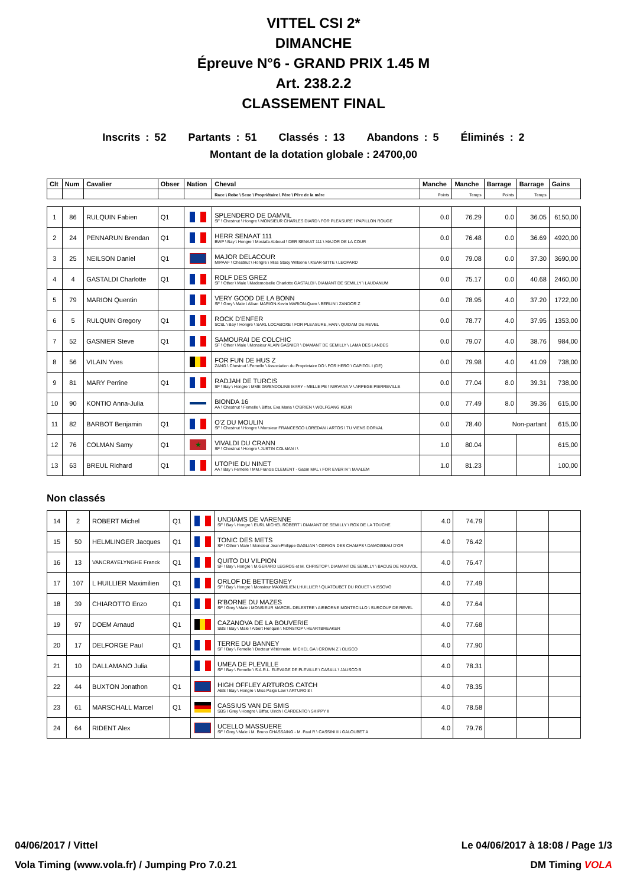VITTEL CSI 2*
DIMANCHE
Épreuve N°6 - GRAND PRIX 1.45 M
Art. 238.2.2
CLASSEMENT FINAL
Inscrits : 52 Partants : 51 Classés : 13 Abandons : 5 Éliminés : 2
Montant de la dotation globale : 24700,00
| Clt | Num | Cavalier | Obser | Nation | Cheval | Manche | Manche | Barrage | Barrage | Gains |
| --- | --- | --- | --- | --- | --- | --- | --- | --- | --- | --- |
| | | | | | Race \ Robe \ Sexe \ Propriétaire \ Père \ Père de la mère | Points | Temps | Points | Temps | |
| 1 | 86 | RULQUIN Fabien | Q1 | | SPLENDERO DE DAMVIL SF \ Chestnut \ Hongre \ MONSIEUR CHARLES DIARD \ FOR PLEASURE \ PAPILLON ROUGE | 0.0 | 76.29 | 0.0 | 36.05 | 6150,00 |
| 2 | 24 | PENNARUN Brendan | Q1 | | HERR SENAAT 111 BWP \ Bay \ Hongre \ Mostafa Abboud \ DER SENAAT 111 \ MAJOR DE LA COUR | 0.0 | 76.48 | 0.0 | 36.69 | 4920,00 |
| 3 | 25 | NEILSON Daniel | Q1 | | MAJOR DELACOUR MIPAAF \ Chestnut \ Hongre \ Miss Stacy Willsone \ KSAR-SITTE \ LEOPARD | 0.0 | 79.08 | 0.0 | 37.30 | 3690,00 |
| 4 | 4 | GASTALDI Charlotte | Q1 | | ROLF DES GREZ SF \ Other \ Male \ Mademoiselle Charlotte GASTALDI \ DIAMANT DE SEMILLY \ LAUDANUM | 0.0 | 75.17 | 0.0 | 40.68 | 2460,00 |
| 5 | 79 | MARION Quentin | | | VERY GOOD DE LA BONN SF \ Grey \ Male \ Alban MARION-Kevin MARION-Quen \ BERLIN \ ZANDOR Z | 0.0 | 78.95 | 4.0 | 37.20 | 1722,00 |
| 6 | 5 | RULQUIN Gregory | Q1 | | ROCK D'ENFER SCSL \ Bay \ Hongre \ SARL LOCABOXE \ FOR PLEASURE, HAN \ QUIDAM DE REVEL | 0.0 | 78.77 | 4.0 | 37.95 | 1353,00 |
| 7 | 52 | GASNIER Steve | Q1 | | SAMOURAI DE COLCHIC SF \ Other \ Male \ Monsieur ALAIN GASNIER \ DIAMANT DE SEMILLY \ LAMA DES LANDES | 0.0 | 79.07 | 4.0 | 38.76 | 984,00 |
| 8 | 56 | VILAIN Yves | | | FOR FUN DE HUS Z ZANG \ Chestnut \ Femelle \ Association du Proprietaire DO \ FOR HERO \ CAPITOL I (DE) | 0.0 | 79.98 | 4.0 | 41.09 | 738,00 |
| 9 | 81 | MARY Perrine | Q1 | | RADJAH DE TURCIS SF \ Bay \ Hongre \ MME GWENDOLINE MARY - MELLE PE \ NIRVANA V \ ARPEGE PIERREVILLE | 0.0 | 77.04 | 8.0 | 39.31 | 738,00 |
| 10 | 90 | KONTIO Anna-Julia | | | BIONDA 16 AA \ Chestnut \ Femelle \ Biffar, Eva Maria \ O'BRIEN \ WOLFGANG KEUR | 0.0 | 77.49 | 8.0 | 39.36 | 615,00 |
| 11 | 82 | BARBOT Benjamin | Q1 | | O'Z DU MOULIN SF \ Chestnut \ Hongre \ Monsieur FRANCESCO LOREDAN \ ARTOS \ TU VIENS DORVAL | 0.0 | 78.40 | Non-partant | | 615,00 |
| 12 | 76 | COLMAN Samy | Q1 | ★ | VIVALDI DU CRANN SF \ Chestnut \ Hongre \ JUSTIN COLMAN \ \ | 1.0 | 80.04 | | | 615,00 |
| 13 | 63 | BREUL Richard | Q1 | | UTOPIE DU NINET AA \ Bay \ Femelle \ MM.Francis CLEMENT - Gabin MAL \ FOR EVER IV \ MAALEM | 1.0 | 81.23 | | | 100,00 |
Non classés
| 14 | 2 | ROBERT Michel | Q1 | | UNDIAMS DE VARENNE SF \ Bay \ Hongre \ EURL MICHEL ROBERT \ DIAMANT DE SEMILLY \ ROX DE LA TOUCHE | 4.0 | 74.79 | | | |
| 15 | 50 | HELMLINGER Jacques | Q1 | | TONIC DES METS SF \ Other \ Male \ Monsieur Jean-Philippe GAGLIAN \ OGRION DES CHAMPS \ DAMOISEAU D'OR | 4.0 | 76.42 | | | |
| 16 | 13 | VANCRAYELYNGHE Franck | Q1 | | QUITO DU VILPION SF \ Bay \ Hongre \ M.GERARD LEGROS et M. CHRISTOP \ DIAMANT DE SEMILLY \ BACUS DE NOUVOL | 4.0 | 76.47 | | | |
| 17 | 107 | L HUILLIER Maximilien | Q1 | | ORLOF DE BETTEGNEY SF \ Bay \ Hongre \ Monsieur MAXIMILIEN LHUILLIER \ QUATOUBET DU ROUET \ KISSOVO | 4.0 | 77.49 | | | |
| 18 | 39 | CHIAROTTO Enzo | Q1 | | R'BORNE DU MAZES SF \ Grey \ Male \ MONSIEUR MARCEL DELESTRE \ AIRBORNE MONTECILLO \ SURCOUF DE REVEL | 4.0 | 77.64 | | | |
| 19 | 97 | DOEM Arnaud | Q1 | | CAZANOVA DE LA BOUVERIE SBS \ Bay \ Male \ Albert Henquin \ NONSTOP \ HEARTBREAKER | 4.0 | 77.68 | | | |
| 20 | 17 | DELFORGE Paul | Q1 | | TERRE DU BANNEY SF \ Bay \ Femelle \ Docteur Vétérinaire. MICHEL GA \ CROWN Z \ OLISCO | 4.0 | 77.90 | | | |
| 21 | 10 | DALLAMANO Julia | | | UMEA DE PLEVILLE SF \ Bay \ Femelle \ S.A.R.L. ELEVAGE DE PLEVILLE \ CASALL \ JALISCO B | 4.0 | 78.31 | | | |
| 22 | 44 | BUXTON Jonathon | Q1 | | HIGH OFFLEY ARTUROS CATCH AES \ Bay \ Hongre \ Miss Paige Law \ ARTURO 8 \ | 4.0 | 78.35 | | | |
| 23 | 61 | MARSCHALL Marcel | Q1 | | CASSIUS VAN DE SMIS SBS \ Grey \ Hongre \ Biffar, Ulrich \ CARDENTO \ SKIPPY II | 4.0 | 78.58 | | | |
| 24 | 64 | RIDENT Alex | | | UCELLO MASSUERE SF \ Grey \ Male \ M. Bruno CHASSAING - M. Paul R \ CASSINI II \ GALOUBET A | 4.0 | 79.76 | | | |
04/06/2017 / Vittel Le 04/06/2017 à 18:08 / Page 1/3
Vola Timing (www.vola.fr) / Jumping Pro 7.0.21 DM Timing VOLA